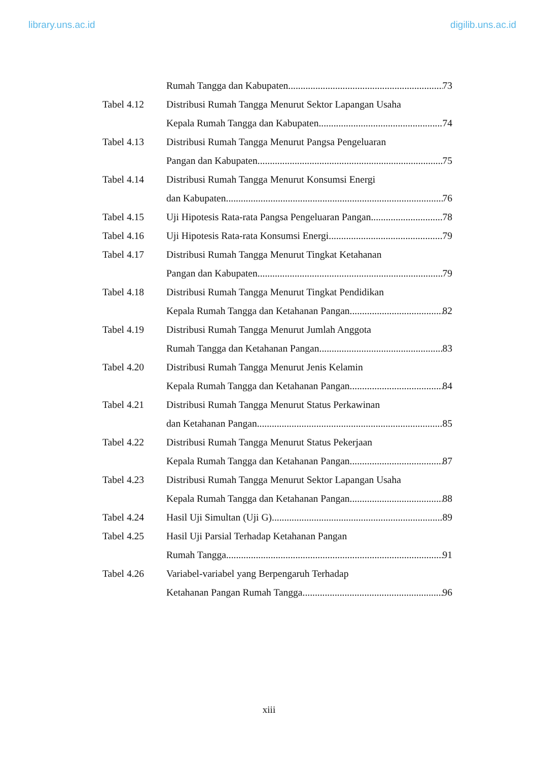library.uns.ac.id digilib.uns.ac.id
Rumah Tangga dan Kabupaten 73
Tabel 4.12 Distribusi Rumah Tangga Menurut Sektor Lapangan Usaha
Kepala Rumah Tangga dan Kabupaten 74
Tabel 4.13 Distribusi Rumah Tangga Menurut Pangsa Pengeluaran
Pangan dan Kabupaten 75
Tabel 4.14 Distribusi Rumah Tangga Menurut Konsumsi Energi
dan Kabupaten 76
Tabel 4.15 Uji Hipotesis Rata-rata Pangsa Pengeluaran Pangan 78
Tabel 4.16 Uji Hipotesis Rata-rata Konsumsi Energi 79
Tabel 4.17 Distribusi Rumah Tangga Menurut Tingkat Ketahanan
Pangan dan Kabupaten 79
Tabel 4.18 Distribusi Rumah Tangga Menurut Tingkat Pendidikan
Kepala Rumah Tangga dan Ketahanan Pangan 82
Tabel 4.19 Distribusi Rumah Tangga Menurut Jumlah Anggota
Rumah Tangga dan Ketahanan Pangan 83
Tabel 4.20 Distribusi Rumah Tangga Menurut Jenis Kelamin
Kepala Rumah Tangga dan Ketahanan Pangan 84
Tabel 4.21 Distribusi Rumah Tangga Menurut Status Perkawinan
dan Ketahanan Pangan 85
Tabel 4.22 Distribusi Rumah Tangga Menurut Status Pekerjaan
Kepala Rumah Tangga dan Ketahanan Pangan 87
Tabel 4.23 Distribusi Rumah Tangga Menurut Sektor Lapangan Usaha
Kepala Rumah Tangga dan Ketahanan Pangan 88
Tabel 4.24 Hasil Uji Simultan (Uji G) 89
Tabel 4.25 Hasil Uji Parsial Terhadap Ketahanan Pangan
Rumah Tangga 91
Tabel 4.26 Variabel-variabel yang Berpengaruh Terhadap
Ketahanan Pangan Rumah Tangga 96
xiii